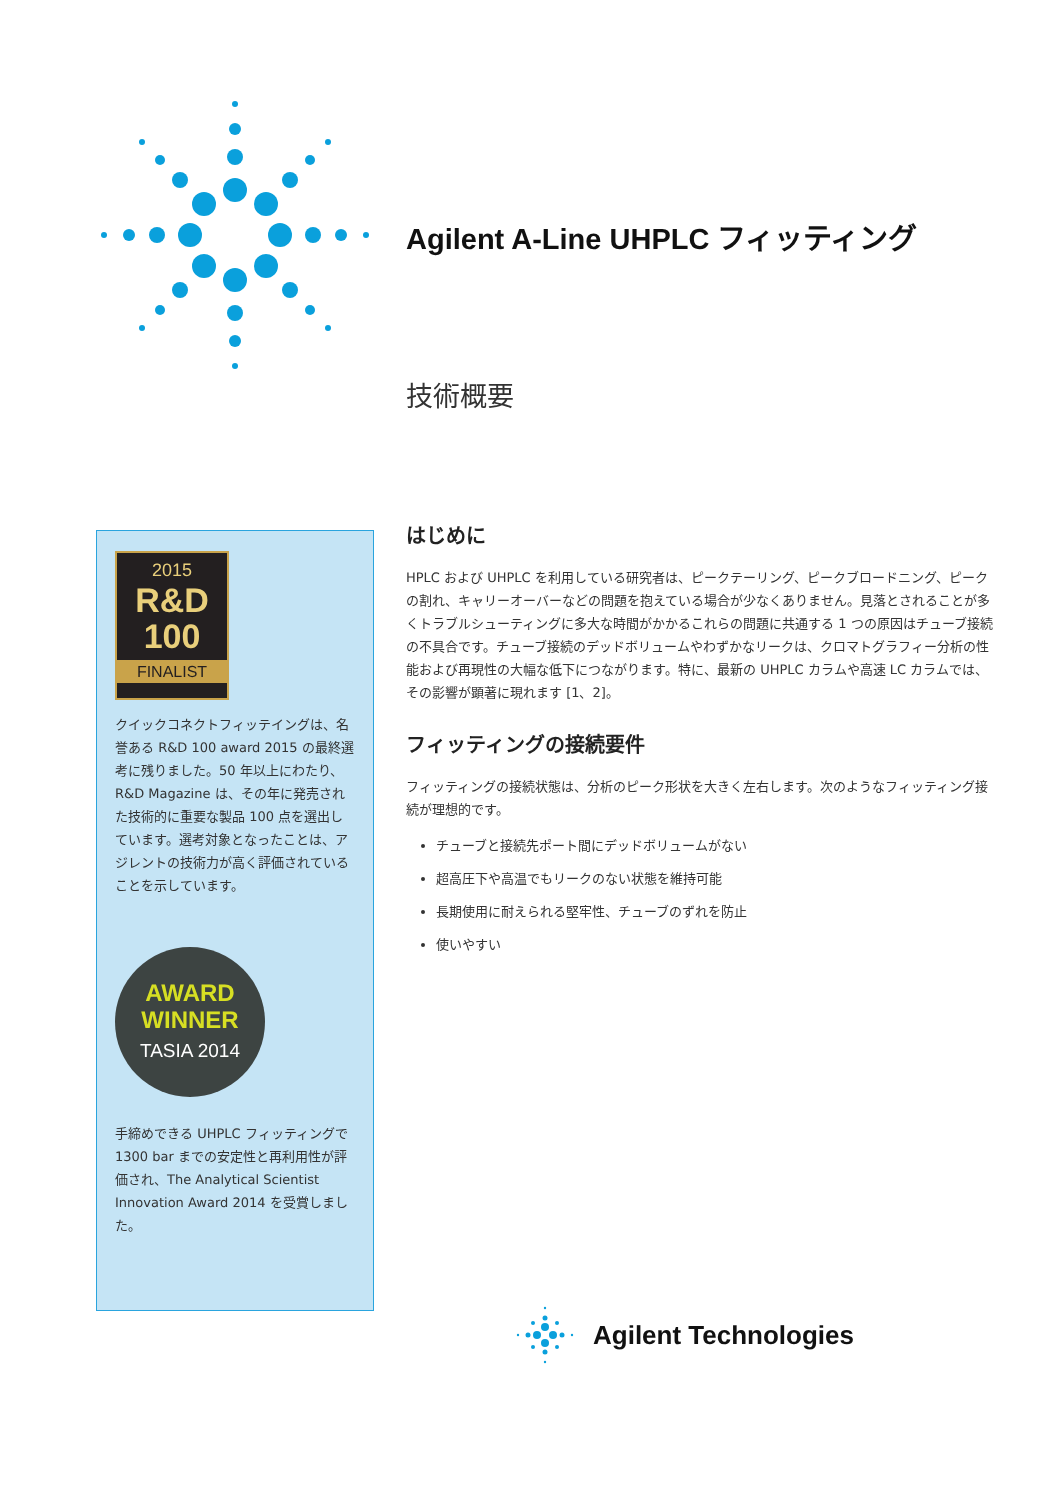Agilent A-Line UHPLC フィッティング
技術概要
2015
R&D
100
FINALIST
クイックコネクトフィッテイングは、名誉ある R&D 100 award 2015 の最終選考に残りました。50 年以上にわたり、R&D Magazine は、その年に発売された技術的に重要な製品 100 点を選出しています。選考対象となったことは、アジレントの技術力が高く評価されていることを示しています。
AWARD
WINNER
TASIA 2014
手締めできる UHPLC フィッティングで 1300 bar までの安定性と再利用性が評価され、The Analytical Scientist Innovation Award 2014 を受賞しました。
はじめに
HPLC および UHPLC を利用している研究者は、ピークテーリング、ピークブロードニング、ピークの割れ、キャリーオーバーなどの問題を抱えている場合が少なくありません。見落とされることが多くトラブルシューティングに多大な時間がかかるこれらの問題に共通する 1 つの原因はチューブ接続の不具合です。チューブ接続のデッドボリュームやわずかなリークは、クロマトグラフィー分析の性能および再現性の大幅な低下につながります。特に、最新の UHPLC カラムや高速 LC カラムでは、その影響が顕著に現れます [1、2]。
フィッティングの接続要件
フィッティングの接続状態は、分析のピーク形状を大きく左右します。次のようなフィッティング接続が理想的です。
チューブと接続先ポート間にデッドボリュームがない
超高圧下や高温でもリークのない状態を維持可能
長期使用に耐えられる堅牢性、チューブのずれを防止
使いやすい
Agilent Technologies